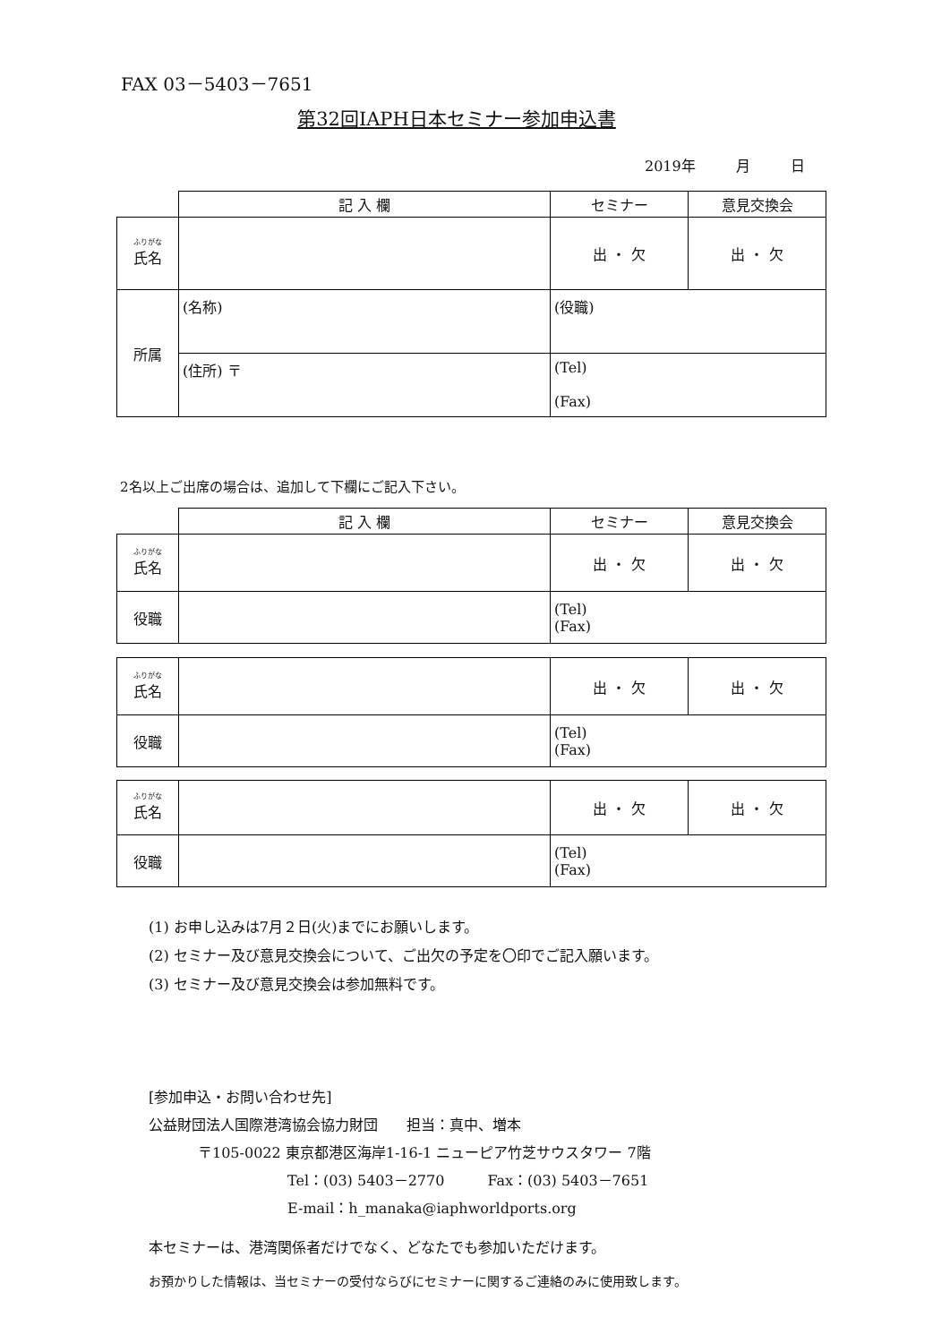FAX 03－5403－7651
第32回IAPH日本セミナー参加申込書
2019年 月 日
| | 記 入 欄 | セミナー | 意見交換会 |
| --- | --- | --- | --- |
| ふりがな 氏名 | | 出 ・ 欠 | 出 ・ 欠 |
| 所属 | (名称) | (役職) | |
| | (住所) 〒 | (Tel) (Fax) | |
2名以上ご出席の場合は、追加して下欄にご記入下さい。
| | 記 入 欄 | セミナー | 意見交換会 |
| --- | --- | --- | --- |
| ふりがな 氏名 | | 出 ・ 欠 | 出 ・ 欠 |
| 役職 | | (Tel) (Fax) | |
| ふりがな 氏名 | | 出 ・ 欠 | 出 ・ 欠 |
| 役職 | | (Tel) (Fax) | |
| ふりがな 氏名 | | 出 ・ 欠 | 出 ・ 欠 |
| 役職 | | (Tel) (Fax) | |
(1) お申し込みは7月２日(火)までにお願いします。
(2) セミナー及び意見交換会について、ご出欠の予定を〇印でご記入願います。
(3) セミナー及び意見交換会は参加無料です。
[参加申込・お問い合わせ先]
公益財団法人国際港湾協会協力財団　　担当：真中、増本
〒105-0022 東京都港区海岸1-16-1 ニューピア竹芝サウスタワー 7階
Tel：(03) 5403－2770　　　Fax：(03) 5403－7651
E-mail：h_manaka@iaphworldports.org
本セミナーは、港湾関係者だけでなく、どなたでも参加いただけます。
お預かりした情報は、当セミナーの受付ならびにセミナーに関するご連絡のみに使用致します。